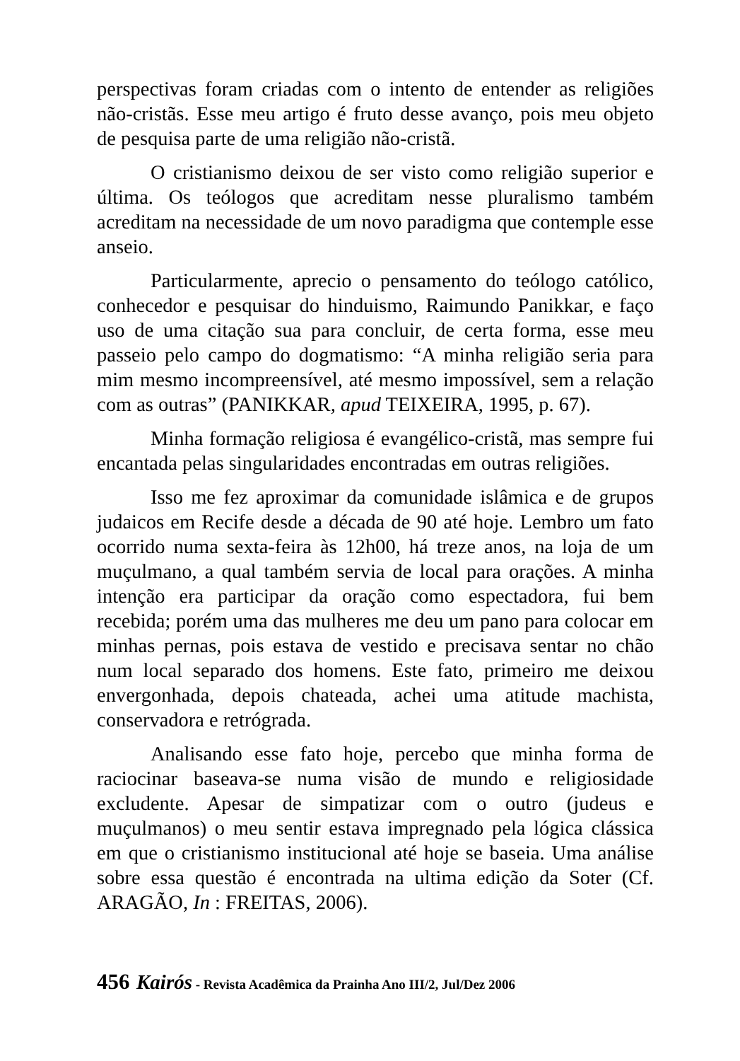perspectivas foram criadas com o intento de entender as religiões não-cristãs. Esse meu artigo é fruto desse avanço, pois meu objeto de pesquisa parte de uma religião não-cristã.
O cristianismo deixou de ser visto como religião superior e última. Os teólogos que acreditam nesse pluralismo também acreditam na necessidade de um novo paradigma que contemple esse anseio.
Particularmente, aprecio o pensamento do teólogo católico, conhecedor e pesquisar do hinduismo, Raimundo Panikkar, e faço uso de uma citação sua para concluir, de certa forma, esse meu passeio pelo campo do dogmatismo: “A minha religião seria para mim mesmo incompreensível, até mesmo impossível, sem a relação com as outras” (PANIKKAR, apud TEIXEIRA, 1995, p. 67).
Minha formação religiosa é evangélico-cristã, mas sempre fui encantada pelas singularidades encontradas em outras religiões.
Isso me fez aproximar da comunidade islâmica e de grupos judaicos em Recife desde a década de 90 até hoje. Lembro um fato ocorrido numa sexta-feira às 12h00, há treze anos, na loja de um muçulmano, a qual também servia de local para orações. A minha intenção era participar da oração como espectadora, fui bem recebida; porém uma das mulheres me deu um pano para colocar em minhas pernas, pois estava de vestido e precisava sentar no chão num local separado dos homens. Este fato, primeiro me deixou envergonhada, depois chateada, achei uma atitude machista, conservadora e retrógrada.
Analisando esse fato hoje, percebo que minha forma de raciocinar baseava-se numa visão de mundo e religiosidade excludente. Apesar de simpatizar com o outro (judeus e muçulmanos) o meu sentir estava impregnado pela lógica clássica em que o cristianismo institucional até hoje se baseia. Uma análise sobre essa questão é encontrada na ultima edição da Soter (Cf. ARAGÃO, In : FREITAS, 2006).
456 Kairós - Revista Acadêmica da Prainha Ano III/2, Jul/Dez 2006